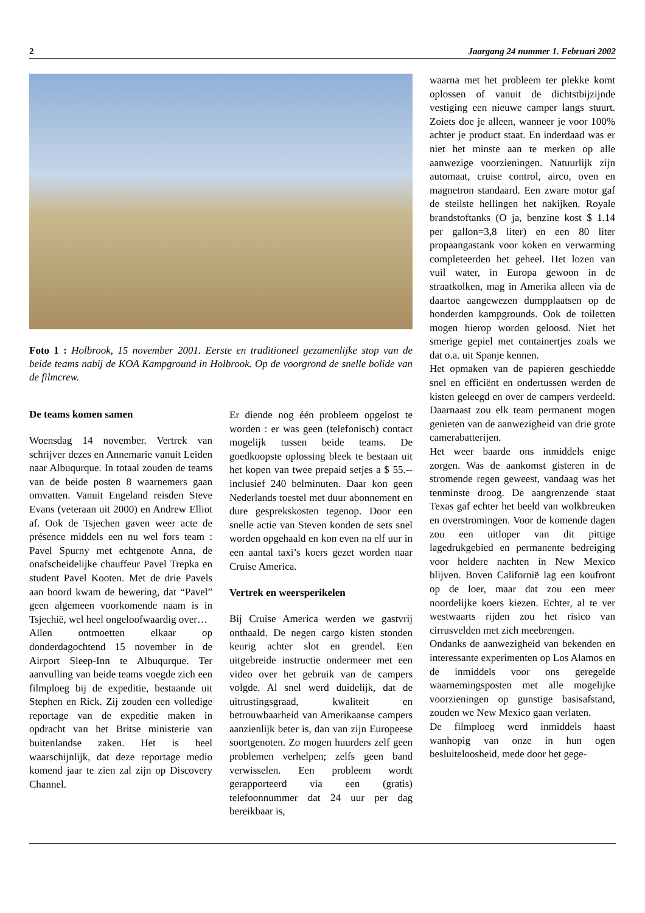2 Jaargang 24 nummer 1. Februari 2002
Foto 1 : Holbrook, 15 november 2001. Eerste en traditioneel gezamenlijke stop van de beide teams nabij de KOA Kampground in Holbrook. Op de voorgrond de snelle bolide van de filmcrew.
De teams komen samen
Woensdag 14 november. Vertrek van schrijver dezes en Annemarie vanuit Leiden naar Albuqurque. In totaal zouden de teams van de beide posten 8 waarnemers gaan omvatten. Vanuit Engeland reisden Steve Evans (veteraan uit 2000) en Andrew Elliot af. Ook de Tsjechen gaven weer acte de présence middels een nu wel fors team : Pavel Spurny met echtgenote Anna, de onafscheidelijke chauffeur Pavel Trepka en student Pavel Kooten. Met de drie Pavels aan boord kwam de bewering, dat “Pavel” geen algemeen voorkomende naam is in Tsjechië, wel heel ongeloofwaardig over…
Allen ontmoetten elkaar op donderdagochtend 15 november in de Airport Sleep-Inn te Albuqurque. Ter aanvulling van beide teams voegde zich een filmploeg bij de expeditie, bestaande uit Stephen en Rick. Zij zouden een volledige reportage van de expeditie maken in opdracht van het Britse ministerie van buitenlandse zaken. Het is heel waarschijnlijk, dat deze reportage medio komend jaar te zien zal zijn op Discovery Channel.
Er diende nog één probleem opgelost te worden : er was geen (telefonisch) contact mogelijk tussen beide teams. De goedkoopste oplossing bleek te bestaan uit het kopen van twee prepaid setjes a $ 55.-- inclusief 240 belminuten. Daar kon geen Nederlands toestel met duur abonnement en dure gesprekskosten tegenop. Door een snelle actie van Steven konden de sets snel worden opgehaald en kon even na elf uur in een aantal taxi’s koers gezet worden naar Cruise America.
Vertrek en weersperikelen
Bij Cruise America werden we gastvrij onthaald. De negen cargo kisten stonden keurig achter slot en grendel. Een uitgebreide instructie ondermeer met een video over het gebruik van de campers volgde. Al snel werd duidelijk, dat de uitrustingsgraad, kwaliteit en betrouwbaarheid van Amerikaanse campers aanzienlijk beter is, dan van zijn Europeese soortgenoten. Zo mogen huurders zelf geen problemen verhelpen; zelfs geen band verwisselen. Een probleem wordt gerapporteerd via een (gratis) telefoonnummer dat 24 uur per dag bereikbaar is,
waarna met het probleem ter plekke komt oplossen of vanuit de dichtstbijzijnde vestiging een nieuwe camper langs stuurt. Zoiets doe je alleen, wanneer je voor 100% achter je product staat. En inderdaad was er niet het minste aan te merken op alle aanwezige voorzieningen. Natuurlijk zijn automaat, cruise control, airco, oven en magnetron standaard. Een zware motor gaf de steilste hellingen het nakijken. Royale brandstoftanks (O ja, benzine kost $ 1.14 per gallon=3,8 liter) en een 80 liter propaangastank voor koken en verwarming completeerden het geheel. Het lozen van vuil water, in Europa gewoon in de straatkolken, mag in Amerika alleen via de daartoe aangewezen dumpplaatsen op de honderden kampgrounds. Ook de toiletten mogen hierop worden geloosd. Niet het smerige gepiel met containertjes zoals we dat o.a. uit Spanje kennen.
Het opmaken van de papieren geschiedde snel en efficiënt en ondertussen werden de kisten geleegd en over de campers verdeeld. Daarnaast zou elk team permanent mogen genieten van de aanwezigheid van drie grote camerabatterijen.
Het weer baarde ons inmiddels enige zorgen. Was de aankomst gisteren in de stromende regen geweest, vandaag was het tenminste droog. De aangrenzende staat Texas gaf echter het beeld van wolkbreuken en overstromingen. Voor de komende dagen zou een uitloper van dit pittige lagedrukgebied en permanente bedreiging voor heldere nachten in New Mexico blijven. Boven Californië lag een koufront op de loer, maar dat zou een meer noordelijke koers kiezen. Echter, al te ver westwaarts rijden zou het risico van cirrusvelden met zich meebrengen.
Ondanks de aanwezigheid van bekenden en interessante experimenten op Los Alamos en de inmiddels voor ons geregelde waarnemingsposten met alle mogelijke voorzieningen op gunstige basisafstand, zouden we New Mexico gaan verlaten.
De filmploeg werd inmiddels haast wanhopig van onze in hun ogen besluiteloosheid, mede door het gege-